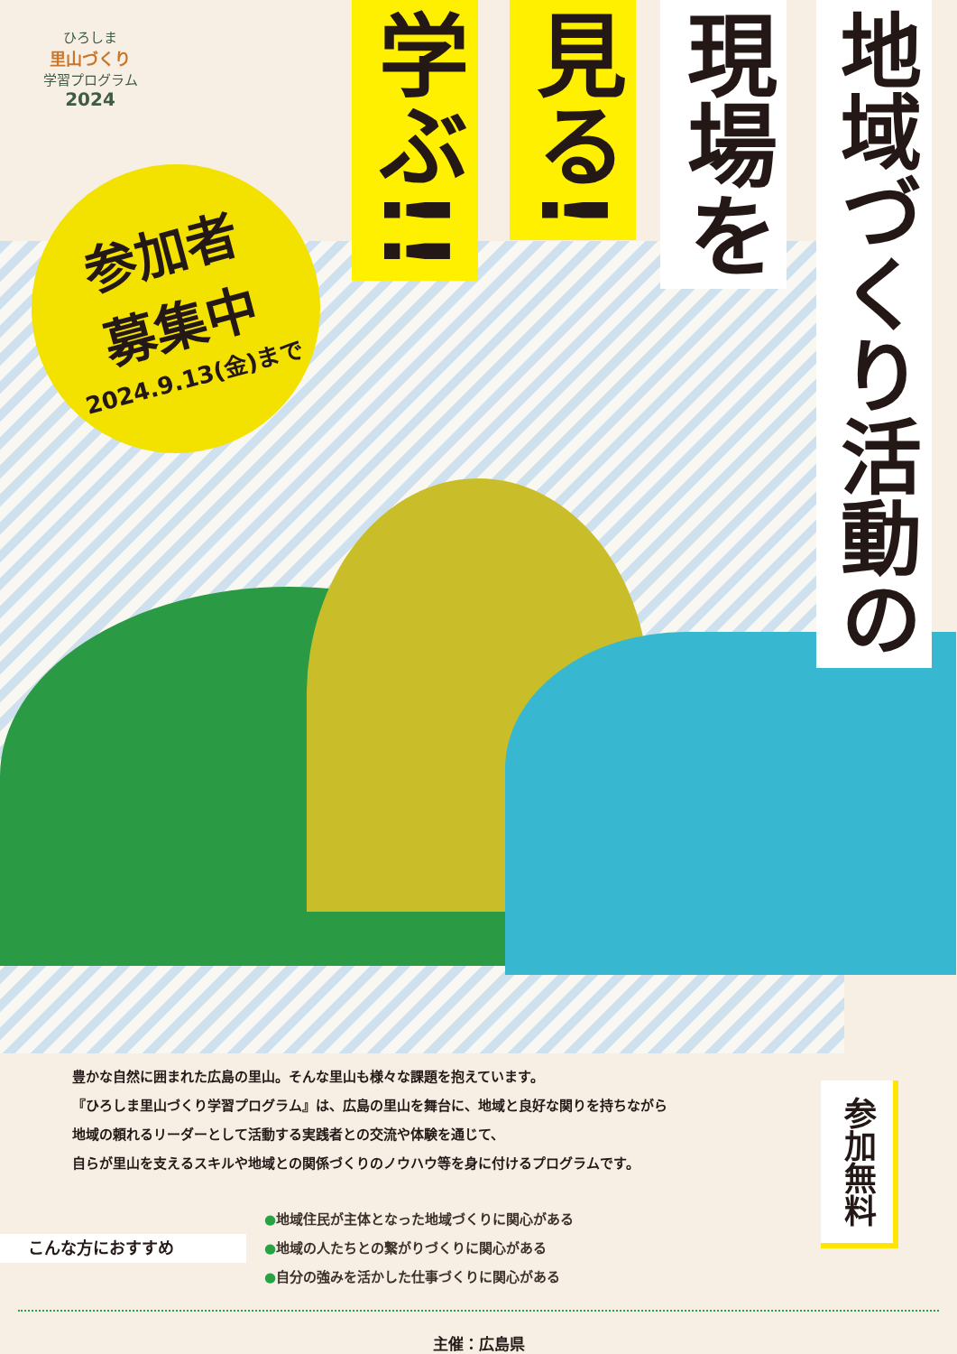ひろしま
里山づくり
学習プログラム
2024
参加者
募集中
2024.9.13(金)まで
学ぶ!!
見る!
現場を
地域づくり活動の
豊かな自然に囲まれた広島の里山。そんな里山も様々な課題を抱えています。
『ひろしま里山づくり学習プログラム』は、広島の里山を舞台に、地域と良好な関りを持ちながら
地域の頼れるリーダーとして活動する実践者との交流や体験を通じて、
自らが里山を支えるスキルや地域との関係づくりのノウハウ等を身に付けるプログラムです。
参加無料
こんな方におすすめ
●地域住民が主体となった地域づくりに関心がある
●地域の人たちとの繋がりづくりに関心がある
●自分の強みを活かした仕事づくりに関心がある
主催：広島県